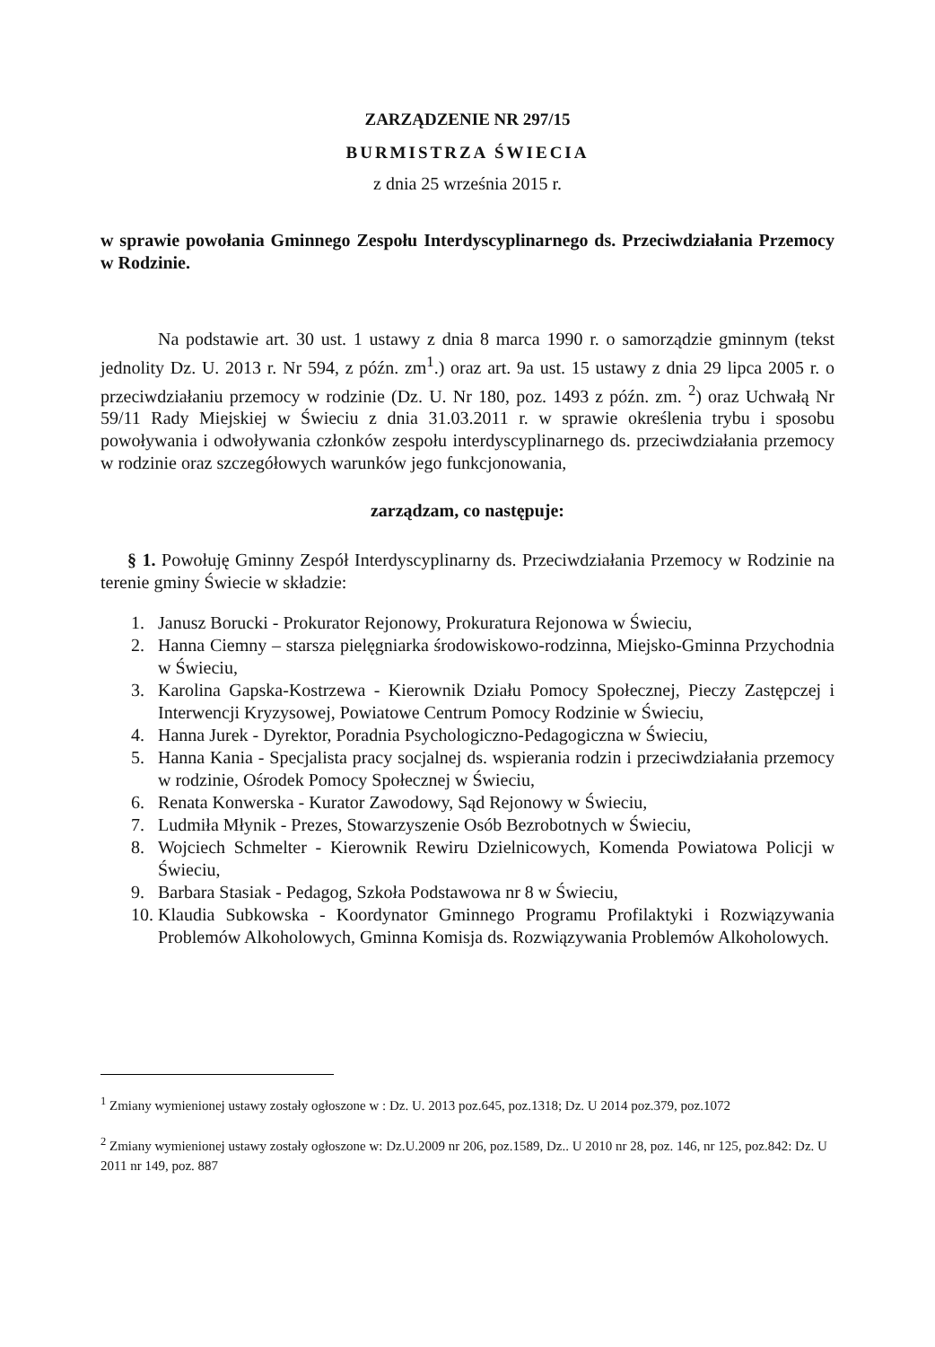ZARZĄDZENIE NR 297/15
BURMISTRZA ŚWIECIA
z dnia 25 września 2015 r.
w sprawie powołania Gminnego Zespołu Interdyscyplinarnego ds. Przeciwdziałania Przemocy w Rodzinie.
Na podstawie art. 30 ust. 1 ustawy z dnia 8 marca 1990 r. o samorządzie gminnym (tekst jednolity Dz. U. 2013 r. Nr 594, z późn. zm<sup>1</sup>.) oraz art. 9a ust. 15 ustawy z dnia 29 lipca 2005 r. o przeciwdziałaniu przemocy w rodzinie (Dz. U. Nr 180, poz. 1493 z późn. zm. <sup>2</sup>) oraz Uchwałą Nr 59/11 Rady Miejskiej w Świeciu z dnia 31.03.2011 r. w sprawie określenia trybu i sposobu powoływania i odwoływania członków zespołu interdyscyplinarnego ds. przeciwdziałania przemocy w rodzinie oraz szczegółowych warunków jego funkcjonowania,
zarządzam, co następuje:
§ 1. Powołuję Gminny Zespół Interdyscyplinarny ds. Przeciwdziałania Przemocy w Rodzinie na terenie gminy Świecie w składzie:
1. Janusz Borucki - Prokurator Rejonowy, Prokuratura Rejonowa w Świeciu,
2. Hanna Ciemny – starsza pielęgniarka środowiskowo-rodzinna, Miejsko-Gminna Przychodnia w Świeciu,
3. Karolina Gapska-Kostrzewa - Kierownik Działu Pomocy Społecznej, Pieczy Zastępczej i Interwencji Kryzysowej, Powiatowe Centrum Pomocy Rodzinie w Świeciu,
4. Hanna Jurek - Dyrektor, Poradnia Psychologiczno-Pedagogiczna w Świeciu,
5. Hanna Kania - Specjalista pracy socjalnej ds. wspierania rodzin i przeciwdziałania przemocy w rodzinie, Ośrodek Pomocy Społecznej w Świeciu,
6. Renata Konwerska - Kurator Zawodowy, Sąd Rejonowy w Świeciu,
7. Ludmiła Młynik - Prezes, Stowarzyszenie Osób Bezrobotnych w Świeciu,
8. Wojciech Schmelter - Kierownik Rewiru Dzielnicowych, Komenda Powiatowa Policji w Świeciu,
9. Barbara Stasiak - Pedagog, Szkoła Podstawowa nr 8 w Świeciu,
10. Klaudia Subkowska - Koordynator Gminnego Programu Profilaktyki i Rozwiązywania Problemów Alkoholowych, Gminna Komisja ds. Rozwiązywania Problemów Alkoholowych.
<sup>1</sup> Zmiany wymienionej ustawy zostały ogłoszone w : Dz. U. 2013 poz.645, poz.1318; Dz. U 2014 poz.379, poz.1072
<sup>2</sup> Zmiany wymienionej ustawy zostały ogłoszone w: Dz.U.2009 nr 206, poz.1589, Dz.. U 2010 nr 28, poz. 146, nr 125, poz.842: Dz. U 2011 nr 149, poz. 887